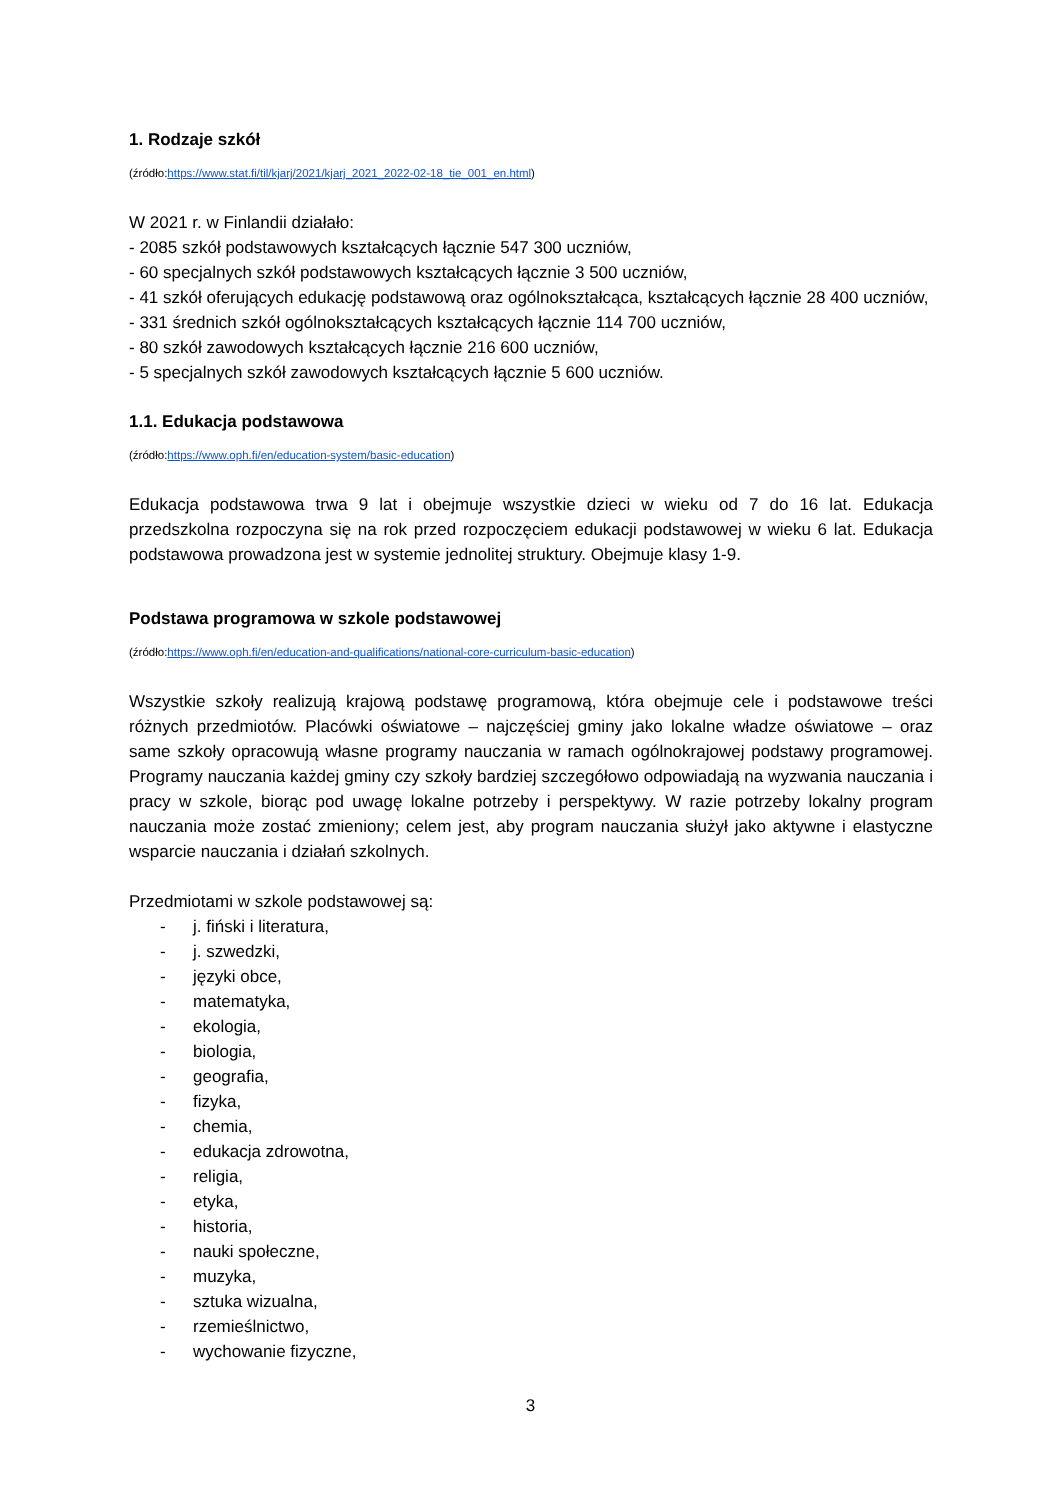1. Rodzaje szkół
(źródło:https://www.stat.fi/til/kjarj/2021/kjarj_2021_2022-02-18_tie_001_en.html)
W 2021 r. w Finlandii działało:
- 2085 szkół podstawowych kształcących łącznie 547 300 uczniów,
- 60 specjalnych szkół podstawowych kształcących łącznie 3 500 uczniów,
- 41 szkół oferujących edukację podstawową oraz ogólnokształcąca, kształcących łącznie 28 400 uczniów,
- 331 średnich szkół ogólnokształcących kształcących łącznie 114 700 uczniów,
- 80 szkół zawodowych kształcących łącznie 216 600 uczniów,
- 5 specjalnych szkół zawodowych kształcących łącznie 5 600 uczniów.
1.1. Edukacja podstawowa
(źródło:https://www.oph.fi/en/education-system/basic-education)
Edukacja podstawowa trwa 9 lat i obejmuje wszystkie dzieci w wieku od 7 do 16 lat. Edukacja przedszkolna rozpoczyna się na rok przed rozpoczęciem edukacji podstawowej w wieku 6 lat. Edukacja podstawowa prowadzona jest w systemie jednolitej struktury. Obejmuje klasy 1-9.
Podstawa programowa w szkole podstawowej
(źródło:https://www.oph.fi/en/education-and-qualifications/national-core-curriculum-basic-education)
Wszystkie szkoły realizują krajową podstawę programową, która obejmuje cele i podstawowe treści różnych przedmiotów. Placówki oświatowe – najczęściej gminy jako lokalne władze oświatowe – oraz same szkoły opracowują własne programy nauczania w ramach ogólnokrajowej podstawy programowej. Programy nauczania każdej gminy czy szkoły bardziej szczegółowo odpowiadają na wyzwania nauczania i pracy w szkole, biorąc pod uwagę lokalne potrzeby i perspektywy. W razie potrzeby lokalny program nauczania może zostać zmieniony; celem jest, aby program nauczania służył jako aktywne i elastyczne wsparcie nauczania i działań szkolnych.
Przedmiotami w szkole podstawowej są:
- j. fiński i literatura,
- j. szwedzki,
- języki obce,
- matematyka,
- ekologia,
- biologia,
- geografia,
- fizyka,
- chemia,
- edukacja zdrowotna,
- religia,
- etyka,
- historia,
- nauki społeczne,
- muzyka,
- sztuka wizualna,
- rzemieślnictwo,
- wychowanie fizyczne,
3